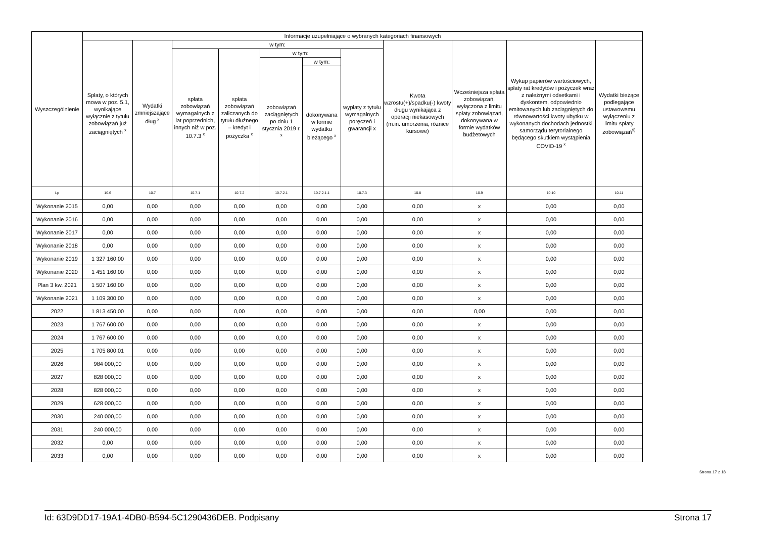| Wyszczególnienie | Informacje uzupełniające o wybranych kategoriach finansowych | | | | | | | | | | |
| --- | --- | --- | --- | --- | --- | --- | --- | --- | --- | --- | --- |
| | Spłaty, o których mowa w poz. 5.1, wynikające wyłącznie z tytułu zobowiązań już zaciągniętych <sup>x</sup> | Wydatki zmniejszające dług <sup>x</sup> | w tym: | | | | | Kwota wzrostu(+)/spadku(-) kwoty długu wynikająca z operacji niekasowych (m.in. umorzenia, różnice kursowe) | Wcześniejsza spłata zobowiązań, wyłączona z limitu spłaty zobowiązań, dokonywana w formie wydatków budżetowych | Wykup papierów wartościowych, spłaty rat kredytów i pożyczek wraz z należnymi odsetkami i dyskontem, odpowiednio emitowanych lub zaciągniętych do równowartości kwoty ubytku w wykonanych dochodach jednostki samorządu terytorialnego będącego skutkiem wystąpienia COVID-19 <sup>x</sup> | Wydatki bieżące podlegające ustawowemu wyłączeniu z limitu spłaty zobowiązań<sup>9)</sup> |
| | | | spłata zobowiązań wymagalnych z lat poprzednich, innych niż w poz. 10.7.3 <sup>x</sup> | spłata zobowiązań zaliczanych do tytułu dłużnego – kredyt i pożyczka <sup>x</sup> | w tym: | | wypłaty z tytułu wymagalnych poręczeń i gwarancji x | | | | |
| | | | | | zobowiązań zaciągniętych po dniu 1 stycznia 2019 r. <sup>x</sup> | w tym: | | | | | |
| | | | | | | dokonywana w formie wydatku bieżącego <sup>x</sup> | | | | | |
| Lp | 10.6 | 10.7 | 10.7.1 | 10.7.2 | 10.7.2.1 | 10.7.2.1.1 | 10.7.3 | 10.8 | 10.9 | 10.10 | 10.11 |
| Wykonanie 2015 | 0,00 | 0,00 | 0,00 | 0,00 | 0,00 | 0,00 | 0,00 | 0,00 | x | 0,00 | 0,00 |
| Wykonanie 2016 | 0,00 | 0,00 | 0,00 | 0,00 | 0,00 | 0,00 | 0,00 | 0,00 | x | 0,00 | 0,00 |
| Wykonanie 2017 | 0,00 | 0,00 | 0,00 | 0,00 | 0,00 | 0,00 | 0,00 | 0,00 | x | 0,00 | 0,00 |
| Wykonanie 2018 | 0,00 | 0,00 | 0,00 | 0,00 | 0,00 | 0,00 | 0,00 | 0,00 | x | 0,00 | 0,00 |
| Wykonanie 2019 | 1 327 160,00 | 0,00 | 0,00 | 0,00 | 0,00 | 0,00 | 0,00 | 0,00 | x | 0,00 | 0,00 |
| Wykonanie 2020 | 1 451 160,00 | 0,00 | 0,00 | 0,00 | 0,00 | 0,00 | 0,00 | 0,00 | x | 0,00 | 0,00 |
| Plan 3 kw. 2021 | 1 507 160,00 | 0,00 | 0,00 | 0,00 | 0,00 | 0,00 | 0,00 | 0,00 | x | 0,00 | 0,00 |
| Wykonanie 2021 | 1 109 300,00 | 0,00 | 0,00 | 0,00 | 0,00 | 0,00 | 0,00 | 0,00 | x | 0,00 | 0,00 |
| 2022 | 1 813 450,00 | 0,00 | 0,00 | 0,00 | 0,00 | 0,00 | 0,00 | 0,00 | 0,00 | 0,00 | 0,00 |
| 2023 | 1 767 600,00 | 0,00 | 0,00 | 0,00 | 0,00 | 0,00 | 0,00 | 0,00 | x | 0,00 | 0,00 |
| 2024 | 1 767 600,00 | 0,00 | 0,00 | 0,00 | 0,00 | 0,00 | 0,00 | 0,00 | x | 0,00 | 0,00 |
| 2025 | 1 705 800,01 | 0,00 | 0,00 | 0,00 | 0,00 | 0,00 | 0,00 | 0,00 | x | 0,00 | 0,00 |
| 2026 | 984 000,00 | 0,00 | 0,00 | 0,00 | 0,00 | 0,00 | 0,00 | 0,00 | x | 0,00 | 0,00 |
| 2027 | 828 000,00 | 0,00 | 0,00 | 0,00 | 0,00 | 0,00 | 0,00 | 0,00 | x | 0,00 | 0,00 |
| 2028 | 828 000,00 | 0,00 | 0,00 | 0,00 | 0,00 | 0,00 | 0,00 | 0,00 | x | 0,00 | 0,00 |
| 2029 | 628 000,00 | 0,00 | 0,00 | 0,00 | 0,00 | 0,00 | 0,00 | 0,00 | x | 0,00 | 0,00 |
| 2030 | 240 000,00 | 0,00 | 0,00 | 0,00 | 0,00 | 0,00 | 0,00 | 0,00 | x | 0,00 | 0,00 |
| 2031 | 240 000,00 | 0,00 | 0,00 | 0,00 | 0,00 | 0,00 | 0,00 | 0,00 | x | 0,00 | 0,00 |
| 2032 | 0,00 | 0,00 | 0,00 | 0,00 | 0,00 | 0,00 | 0,00 | 0,00 | x | 0,00 | 0,00 |
| 2033 | 0,00 | 0,00 | 0,00 | 0,00 | 0,00 | 0,00 | 0,00 | 0,00 | x | 0,00 | 0,00 |
Strona 17 z 18
Id: 63D9DD17-19A1-4DB0-B594-5C1290436DEB. Podpisany Strona 17